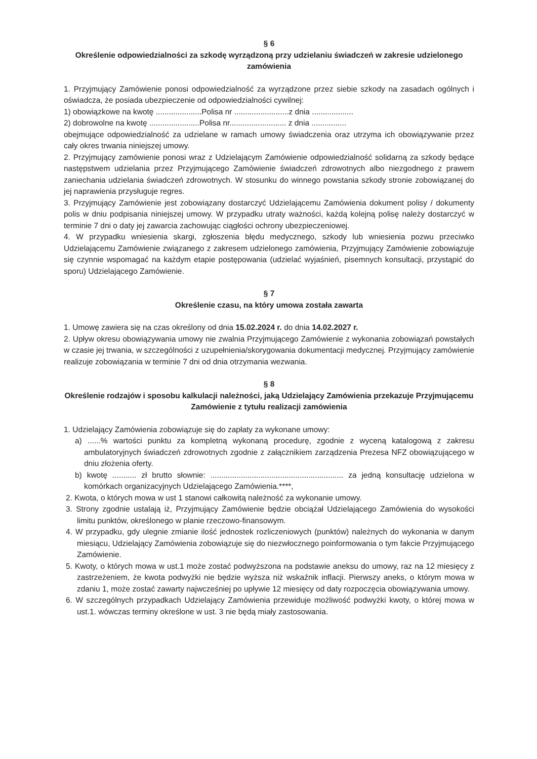§ 6
Określenie odpowiedzialności za szkodę wyrządzoną przy udzielaniu świadczeń w zakresie udzielonego zamówienia
1. Przyjmujący Zamówienie ponosi odpowiedzialność za wyrządzone przez siebie szkody na zasadach ogólnych i oświadcza, że posiada ubezpieczenie od odpowiedzialności cywilnej:
1) obowiązkowe na kwotę .....................Polisa nr .........................z dnia ...................
2) dobrowolne na kwotę .......................Polisa nr.......................... z dnia ................
obejmujące odpowiedzialność za udzielane w ramach umowy świadczenia oraz utrzyma ich obowiązywanie przez cały okres trwania niniejszej umowy.
2. Przyjmujący zamówienie ponosi wraz z Udzielającym Zamówienie odpowiedzialność solidarną za szkody będące następstwem udzielania przez Przyjmującego Zamówienie świadczeń zdrowotnych albo niezgodnego z prawem zaniechania udzielania świadczeń zdrowotnych. W stosunku do winnego powstania szkody stronie zobowiązanej do jej naprawienia przysługuje regres.
3. Przyjmujący Zamówienie jest zobowiązany dostarczyć Udzielającemu Zamówienia dokument polisy / dokumenty polis w dniu podpisania niniejszej umowy. W przypadku utraty ważności, każdą kolejną polisę należy dostarczyć w terminie 7 dni o daty jej zawarcia zachowując ciągłości ochrony ubezpieczeniowej.
4. W przypadku wniesienia skargi, zgłoszenia błędu medycznego, szkody lub wniesienia pozwu przeciwko Udzielającemu Zamówienie związanego z zakresem udzielonego zamówienia, Przyjmujący Zamówienie zobowiązuje się czynnie wspomagać na każdym etapie postępowania (udzielać wyjaśnień, pisemnych konsultacji, przystąpić do sporu) Udzielającego Zamówienie.
§ 7
Określenie czasu, na który umowa została zawarta
1. Umowę zawiera się na czas określony od dnia 15.02.2024 r. do dnia 14.02.2027 r.
2. Upływ okresu obowiązywania umowy nie zwalnia Przyjmującego Zamówienie z wykonania zobowiązań powstałych w czasie jej trwania, w szczególności z uzupełnienia/skorygowania dokumentacji medycznej. Przyjmujący zamówienie realizuje zobowiązania w terminie 7 dni od dnia otrzymania wezwania.
§ 8
Określenie rodzajów i sposobu kalkulacji należności, jaką Udzielający Zamówienia przekazuje Przyjmującemu Zamówienie z tytułu realizacji zamówienia
1. Udzielający Zamówienia zobowiązuje się do zapłaty za wykonane umowy:
a) ......% wartości punktu za kompletną wykonaną procedurę, zgodnie z wyceną katalogową z zakresu ambulatoryjnych świadczeń zdrowotnych zgodnie z załącznikiem zarządzenia Prezesa NFZ obowiązującego w dniu złożenia oferty.
b) kwotę ........... zł brutto słownie: ............................................................. za jedną konsultację udzielona w komórkach organizacyjnych Udzielającego Zamówienia.****,
2. Kwota, o których mowa w ust 1 stanowi całkowitą należność za wykonanie umowy.
3. Strony zgodnie ustalają iż, Przyjmujący Zamówienie będzie obciążał Udzielającego Zamówienia do wysokości limitu punktów, określonego w planie rzeczowo-finansowym.
4. W przypadku, gdy ulegnie zmianie ilość jednostek rozliczeniowych (punktów) należnych do wykonania w danym miesiącu, Udzielający Zamówienia zobowiązuje się do niezwłocznego poinformowania o tym fakcie Przyjmującego Zamówienie.
5. Kwoty, o których mowa w ust.1 może zostać podwyższona na podstawie aneksu do umowy, raz na 12 miesięcy z zastrzeżeniem, że kwota podwyżki nie będzie wyższa niż wskaźnik inflacji. Pierwszy aneks, o którym mowa w zdaniu 1, może zostać zawarty najwcześniej po upływie 12 miesięcy od daty rozpoczęcia obowiązywania umowy.
6. W szczególnych przypadkach Udzielający Zamówienia przewiduje możliwość podwyżki kwoty, o której mowa w ust.1. wówczas terminy określone w ust. 3 nie będą miały zastosowania.